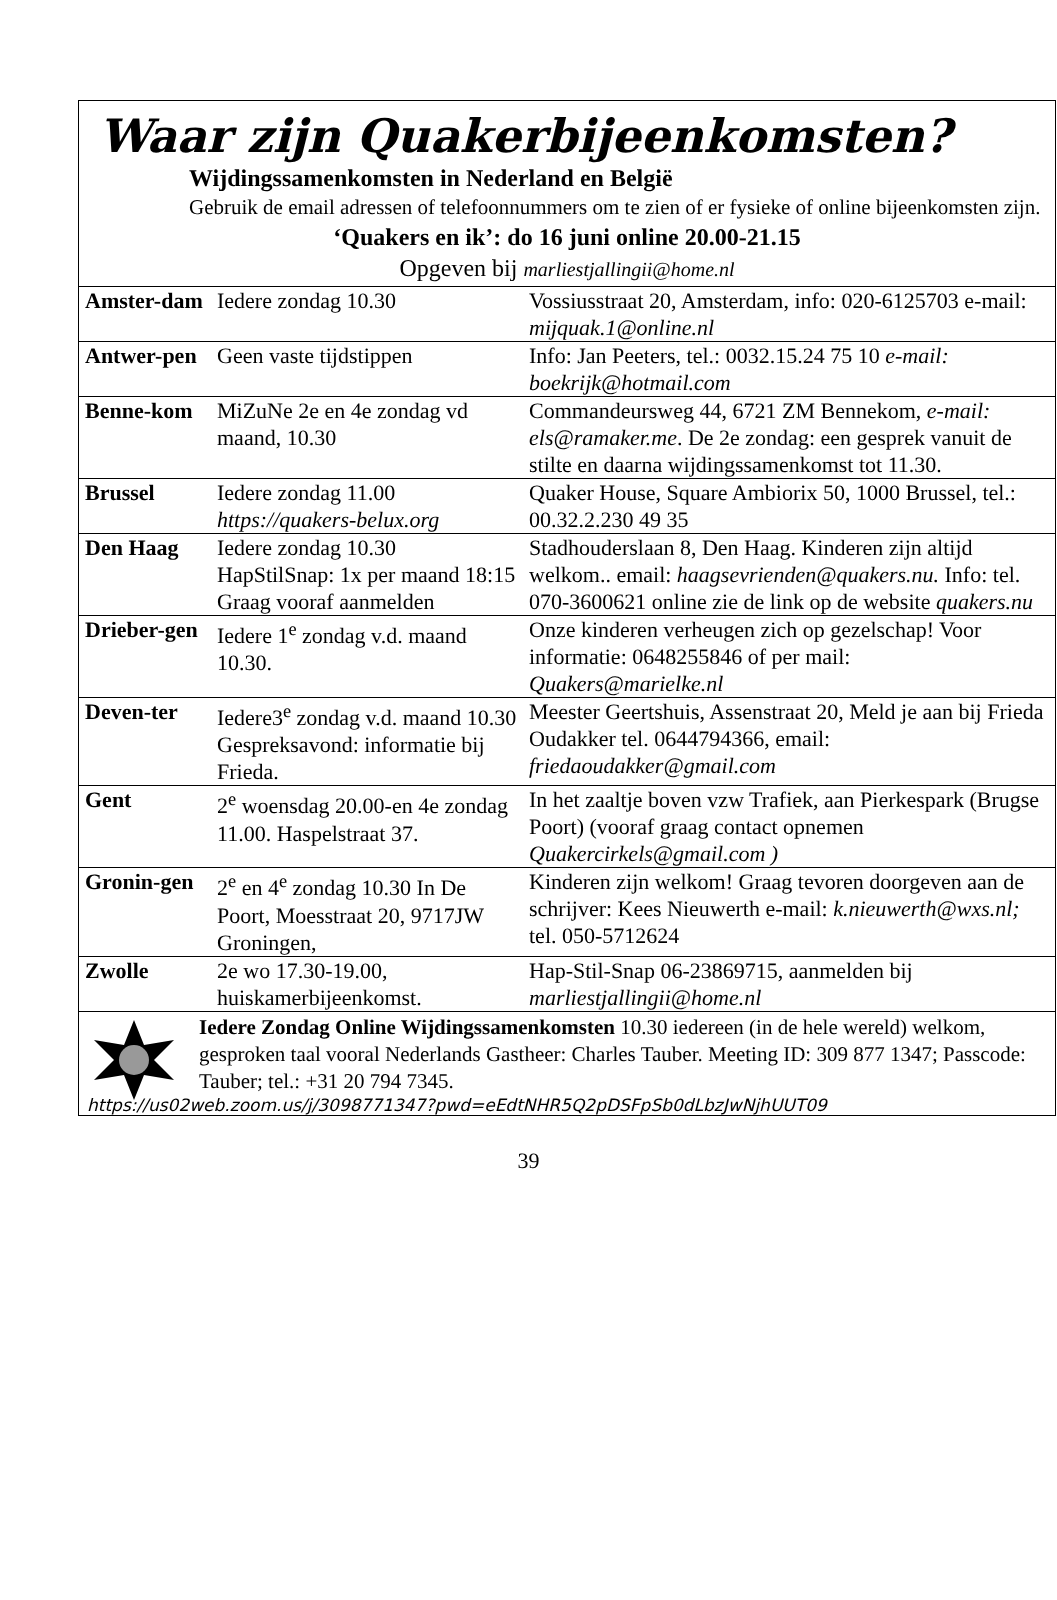Waar zijn Quakerbijeenkomsten?
Wijdingssamenkomsten in Nederland en België
Gebruik de email adressen of telefoonnummers om te zien of er fysieke of online bijeenkomsten zijn.
‘Quakers en ik’: do 16 juni online 20.00-21.15
Opgeven bij marliestjallingii@home.nl
| Amster-dam | Iedere zondag 10.30 | Vossiusstraat 20, Amsterdam, info: 020-6125703 e-mail: mijquak.1@online.nl |
| Antwer-pen | Geen vaste tijdstippen | Info: Jan Peeters, tel.: 0032.15.24 75 10 e-mail: boekrijk@hotmail.com |
| Benne-kom | MiZuNe 2e en 4e zondag vd maand, 10.30 | Commandeursweg 44, 6721 ZM Bennekom, e-mail: els@ramaker.me . De 2e zondag: een gesprek vanuit de stilte en daarna wijdingssamenkomst tot 11.30. |
| Brussel | Iedere zondag 11.00 https://quakers-belux.org | Quaker House, Square Ambiorix 50, 1000 Brussel, tel.: 00.32.2.230 49 35 |
| Den Haag | Iedere zondag 10.30 HapStilSnap: 1x per maand 18:15 Graag vooraf aanmelden | Stadhouderslaan 8, Den Haag. Kinderen zijn altijd welkom.. email: haagsevrienden@quakers.nu. Info: tel. 070-3600621 online zie de link op de website quakers.nu |
| Drieber-gen | Iedere 1<sup>e</sup> zondag v.d. maand 10.30. | Onze kinderen verheugen zich op gezelschap! Voor informatie: 0648255846 of per mail: Quakers@marielke.nl |
| Deven-ter | Iedere3<sup>e</sup> zondag v.d. maand 10.30 Gespreksavond: informatie bij Frieda. | Meester Geertshuis, Assenstraat 20, Meld je aan bij Frieda Oudakker tel. 0644794366, email: friedaoudakker@gmail.com |
| Gent | 2<sup>e</sup> woensdag 20.00-en 4e zondag 11.00. Haspelstraat 37. | In het zaaltje boven vzw Trafiek, aan Pierkespark (Brugse Poort) (vooraf graag contact opnemen Quakercirkels@gmail.com ) |
| Gronin-gen | 2<sup>e</sup> en 4<sup>e</sup> zondag 10.30 In De Poort, Moesstraat 20, 9717JW Groningen, | Kinderen zijn welkom! Graag tevoren doorgeven aan de schrijver: Kees Nieuwerth e-mail: k.nieuwerth@wxs.nl; tel. 050-5712624 |
| Zwolle | 2e wo 17.30-19.00, huiskamerbijeenkomst. | Hap-Stil-Snap 06-23869715, aanmelden bij marliestjallingii@home.nl |
Iedere Zondag Online Wijdingssamenkomsten 10.30 iedereen (in de hele wereld) welkom, gesproken taal vooral Nederlands Gastheer: Charles Tauber. Meeting ID: 309 877 1347; Passcode: Tauber; tel.: +31 20 794 7345.
https://us02web.zoom.us/j/3098771347?pwd=eEdtNHR5Q2pDSFpSb0dLbzJwNjhUUT09
39